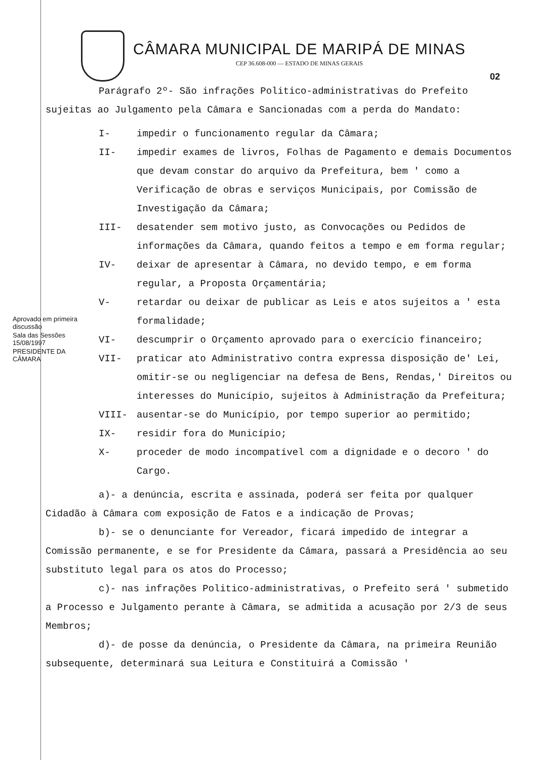CÂMARA MUNICIPAL DE MARIPÁ DE MINAS
CEP 36.608-000 — ESTADO DE MINAS GERAIS
02
Parágrafo 2º- São infrações Politico-administrativas do Prefeito sujeitas ao Julgamento pela Câmara e Sancionadas com a perda do Mandato:
I- impedir o funcionamento regular da Câmara;
II- impedir exames de livros, Folhas de Pagamento e demais Documentos que devam constar do arquivo da Prefeitura, bem ' como a Verificação de obras e serviços Municipais, por Comissão de Investigação da Câmara;
III- desatender sem motivo justo, as Convocações ou Pedidos de informações da Câmara, quando feitos a tempo e em forma regular;
IV- deixar de apresentar à Câmara, no devido tempo, e em forma regular, a Proposta Orçamentária;
V- retardar ou deixar de publicar as Leis e atos sujeitos a ' esta formalidade;
VI- descumprir o Orçamento aprovado para o exercício financeiro;
VII- praticar ato Administrativo contra expressa disposição de' Lei, omitir-se ou negligenciar na defesa de Bens, Rendas,' Direitos ou interesses do Município, sujeitos à Administração da Prefeitura;
VIII- ausentar-se do Município, por tempo superior ao permitido;
IX- residir fora do Município;
X- proceder de modo incompatível com a dignidade e o decoro ' do Cargo.
a)- a denúncia, escrita e assinada, poderá ser feita por qualquer Cidadão à Câmara com exposição de Fatos e a indicação de Provas;
b)- se o denunciante for Vereador, ficará impedido de integrar a Comissão permanente, e se for Presidente da Câmara, passará a Presidência ao seu substituto legal para os atos do Processo;
c)- nas infrações Politico-administrativas, o Prefeito será ' submetido a Processo e Julgamento perante à Câmara, se admitida a acusação por 2/3 de seus Membros;
d)- de posse da denúncia, o Presidente da Câmara, na primeira Reunião subsequente, determinará sua Leitura e Constituirá a Comissão '
Aprovado em primeira discussão
Sala das Sessões 15/08/1997
PRESIDENTE DA CÂMARA